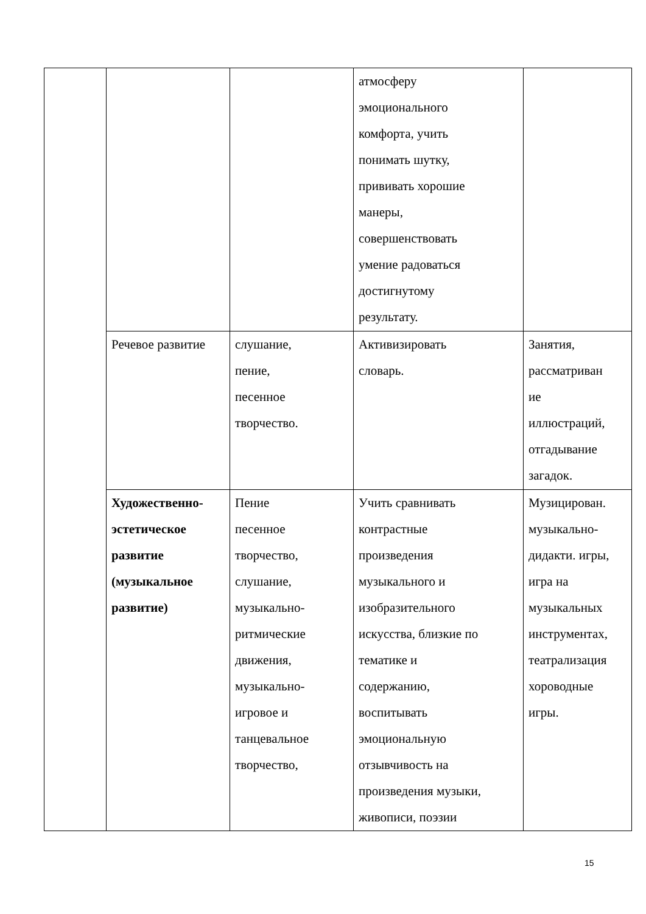| | | | атмосферу эмоционального комфорта, учить понимать шутку, прививать хорошие манеры, совершенствовать умение радоваться достигнутому результату. | |
| | Речевое развитие | слушание, пение, песенное творчество. | Активизировать словарь. | Занятия, рассматриван ие иллюстраций, отгадывание загадок. |
| | Художественно- эстетическое развитие (музыкальное развитие) | Пение песенное творчество, слушание, музыкально- ритмические движения, музыкально- игровое и танцевальное творчество, | Учить сравнивать контрастные произведения музыкального и изобразительного искусства, близкие по тематике и содержанию, воспитывать эмоциональную отзывчивость на произведения музыки, живописи, поэзии | Музицирован. музыкально- дидакти. игры, игра на музыкальных инструментах, театрализация хороводные игры. |
15